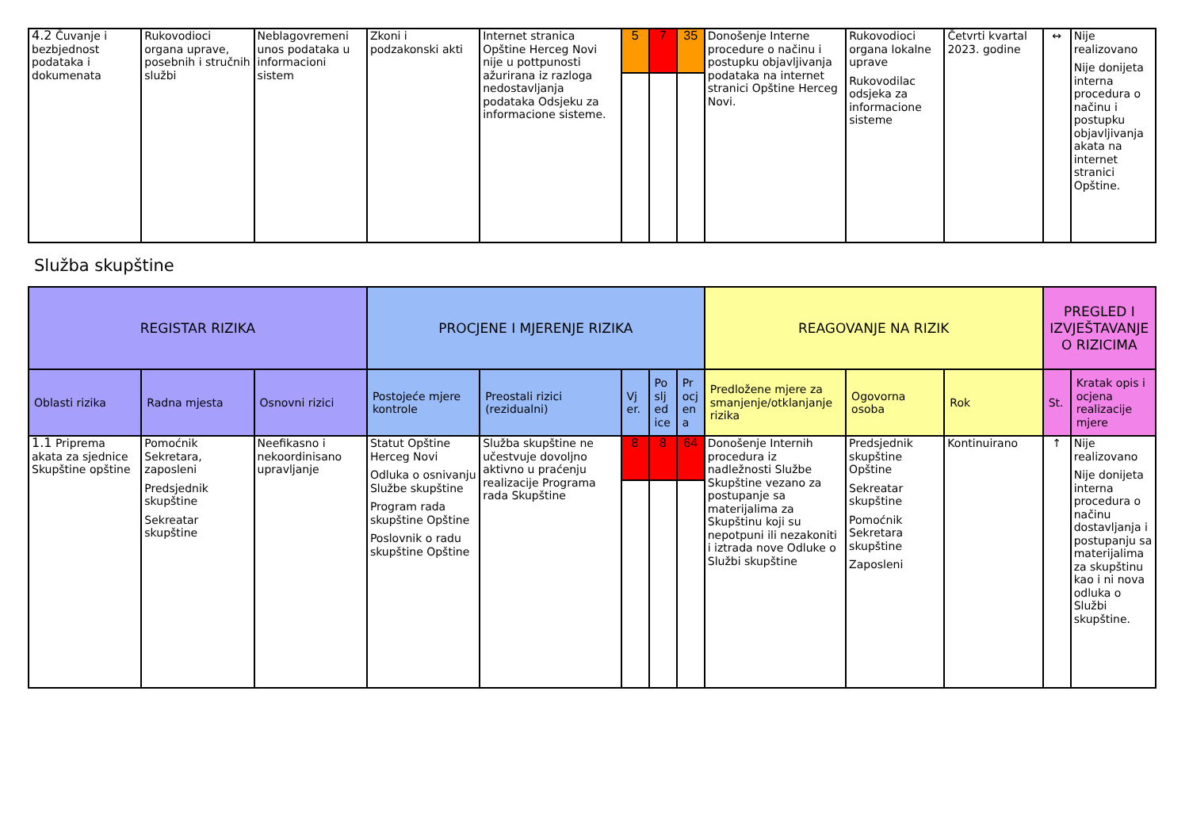| 4.2 Čuvanje i bezbjednost podataka i dokumenata | Rukovodioci organa uprave, posebnih i stručnih službi | Neblagovremeni unos podataka u informacioni sistem | Zkoni i podzakonski akti | Internet stranica Opštine Herceg Novi nije u pottpunosti ažurirana iz razloga nedostavljanja podataka Odsjeku za informacione sisteme. | 5 | 7 | 35 | Donošenje Interne procedure o načinu i postupku objavljivanja podataka na internet stranici Opštine Herceg Novi. | Rukovodioci organa lokalne uprave Rukovodilac odsjeka za informacione sisteme | Četvrti kvartal 2023. godine | ↔ | Nije realizovano Nije donijeta interna procedura o načinu i postupku objavljivanja akata na internet stranici Opštine. |
Služba skupštine
| REGISTAR RIZIKA | | | PROCJENE I MJERENJE RIZIKA | | | | | REAGOVANJE NA RIZIK | | | PREGLED I IZVJEŠTAVANJE O RIZICIMA | |
| --- | --- | --- | --- | --- | --- | --- | --- | --- | --- | --- | --- | --- |
| Oblasti rizika | Radna mjesta | Osnovni rizici | Postojeće mjere kontrole | Preostali rizici (rezidualni) | Vj er. | Po slj ed ice | Pr ocj en a | Predložene mjere za smanjenje/otklanjanje rizika | Ogovorna osoba | Rok | St. | Kratak opis i ocjena realizacije mjere |
| 1.1 Priprema akata za sjednice Skupštine opštine | Pomoćnik Sekretara, zaposleni Predsjednik skupštine Sekreatar skupštine | Neefikasno i nekoordinisano upravljanje | Statut Opštine Herceg Novi Odluka o osnivanju Službe skupštine Program rada skupštine Opštine Poslovnik o radu skupštine Opštine | Služba skupštine ne učestvuje dovoljno aktivno u praćenju realizacije Programa rada Skupštine | 8 | 8 | 64 | Donošenje Internih procedura iz nadležnosti Službe Skupštine vezano za postupanje sa materijalima za Skupštinu koji su nepotpuni ili nezakoniti i iztrada nove Odluke o Službi skupštine | Predsjednik skupštine Opštine Sekreatar skupštine Pomoćnik Sekretara skupštine Zaposleni | Kontinuirano | ↑ | Nije realizovano Nije donijeta interna procedura o načinu dostavljanja i postupanju sa materijalima za skupštinu kao i ni nova odluka o Službi skupštine. |